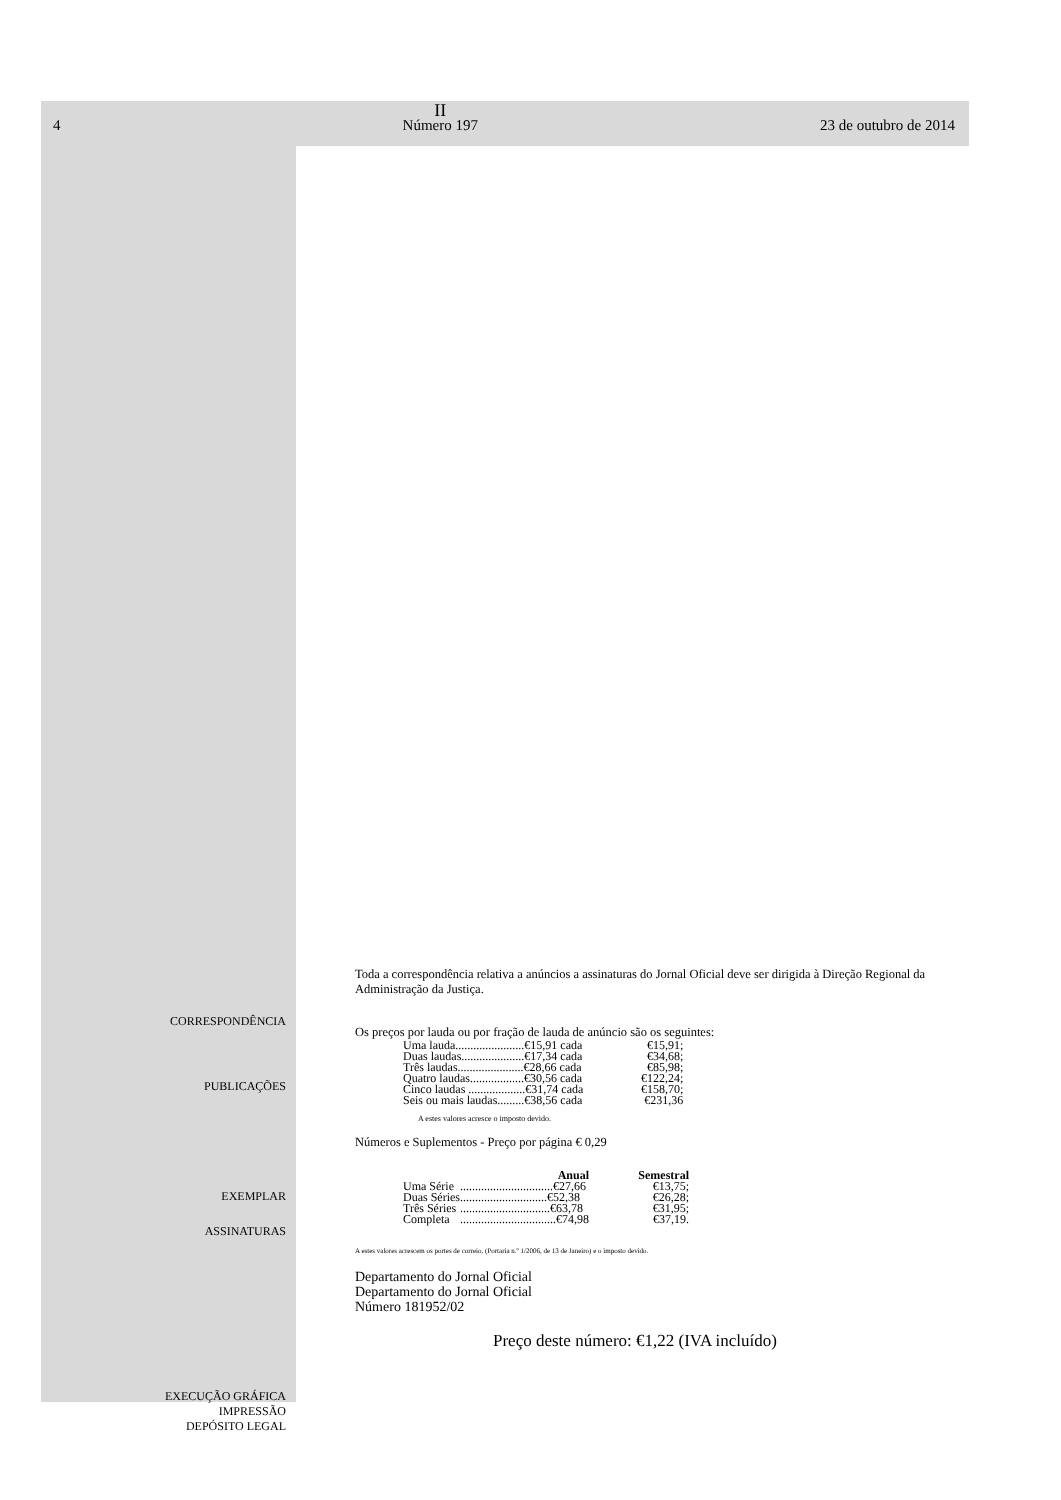4
II
Número 197
23 de outubro de 2014
CORRESPONDÊNCIA
PUBLICAÇÕES
EXEMPLAR
ASSINATURAS
EXECUÇÃO GRÁFICA
IMPRESSÃO
DEPÓSITO LEGAL
Toda a correspondência relativa a anúncios a assinaturas do Jornal Oficial deve ser dirigida à Direção Regional da Administração da Justiça.
Os preços por lauda ou por fração de lauda de anúncio são os seguintes:
| Uma lauda.......................€15,91 cada | €15,91; |
| Duas laudas.....................€17,34 cada | €34,68; |
| Três laudas......................€28,66 cada | €85,98; |
| Quatro laudas..................€30,56 cada | €122,24; |
| Cinco laudas ...................€31,74 cada | €158,70; |
| Seis ou mais laudas.........€38,56 cada | €231,36 |
A estes valores acresce o imposto devido.
Números e Suplementos - Preço por página € 0,29
| | Anual | Semestral |
| --- | --- | --- |
| Uma Série | ...............................€27,66 | €13,75; |
| Duas Séries | .............................€52,38 | €26,28; |
| Três Séries | ..............................€63,78 | €31,95; |
| Completa | ................................€74,98 | €37,19. |
A estes valores acrescem os portes de correio, (Portaria n.º 1/2006, de 13 de Janeiro) e o imposto devido.
Departamento do Jornal Oficial
Departamento do Jornal Oficial
Número 181952/02
Preço deste número: €1,22 (IVA incluído)